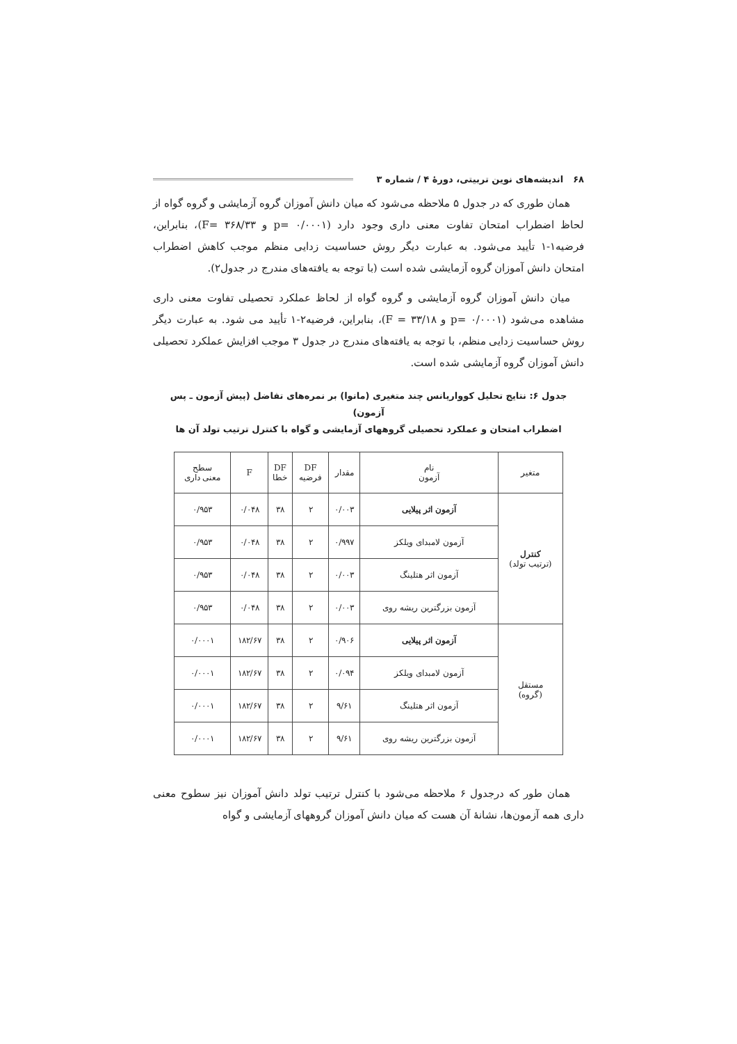۶۸ اندیشه‌های نوین تربیتی، دورهٔ ۴ / شماره ۳
همان طوری که در جدول ۵ ملاحظه می‌شود که میان دانش آموزان گروه آزمایشی و گروه گواه از لحاظ اضطراب امتحان تفاوت معنی داری وجود دارد (p= ۰/۰۰۰۱ و F= ۳۶۸/۳۳)، بنابراین، فرضیه۱-۱ تأیید می‌شود. به عبارت دیگر روش حساسیت زدایی منظم موجب کاهش اضطراب امتحان دانش آموزان گروه آزمایشی شده است (با توجه به یافته‌های مندرج در جدول۲).
میان دانش آموزان گروه آزمایشی و گروه گواه از لحاظ عملکرد تحصیلی تفاوت معنی داری مشاهده می‌شود (p= ۰/۰۰۰۱ و F = ۳۳/۱۸)، بنابراین، فرضیه۲-۱ تأیید می شود. به عبارت دیگر روش حساسیت زدایی منظم، با توجه به یافته‌های مندرج در جدول ۳ موجب افزایش عملکرد تحصیلی دانش آموزان گروه آزمایشی شده است.
جدول ۶: نتایج تحلیل کوواریانس چند متغیری (مانوا) بر نمره‌های تفاضل (پیش آزمون ـ پس آزمون)
اضطراب امتحان و عملکرد تحصیلی گروههای آزمایشی و گواه با کنترل ترتیب تولد آن ها
| متغیر | نام آزمون | مقدار | DF فرضیه | DF خطا | F | سطح معنی داری |
| --- | --- | --- | --- | --- | --- | --- |
| کنترل (ترتیب تولد) | آزمون اثر پیلایی | ۰/۰۰۳ | ۲ | ۳۸ | ۰/۰۴۸ | ۰/۹۵۳ |
| | آزمون لامبدای ویلکز | ۰/۹۹۷ | ۲ | ۳۸ | ۰/۰۴۸ | ۰/۹۵۳ |
| | آزمون اثر هتلینگ | ۰/۰۰۳ | ۲ | ۳۸ | ۰/۰۴۸ | ۰/۹۵۳ |
| | آزمون بزرگترین ریشه روی | ۰/۰۰۳ | ۲ | ۳۸ | ۰/۰۴۸ | ۰/۹۵۳ |
| مستقل (گروه) | آزمون اثر پیلایی | ۰/۹۰۶ | ۲ | ۳۸ | ۱۸۲/۶۷ | ۰/۰۰۰۱ |
| | آزمون لامبدای ویلکز | ۰/۰۹۴ | ۲ | ۳۸ | ۱۸۲/۶۷ | ۰/۰۰۰۱ |
| | آزمون اثر هتلینگ | ۹/۶۱ | ۲ | ۳۸ | ۱۸۲/۶۷ | ۰/۰۰۰۱ |
| | آزمون بزرگترین ریشه روی | ۹/۶۱ | ۲ | ۳۸ | ۱۸۲/۶۷ | ۰/۰۰۰۱ |
همان طور که درجدول ۶ ملاحظه می‌شود با کنترل ترتیب تولد دانش آموزان نیز سطوح معنی داری همه آزمون‌ها، نشانهٔ آن هست که میان دانش آموزان گروههای آزمایشی و گواه